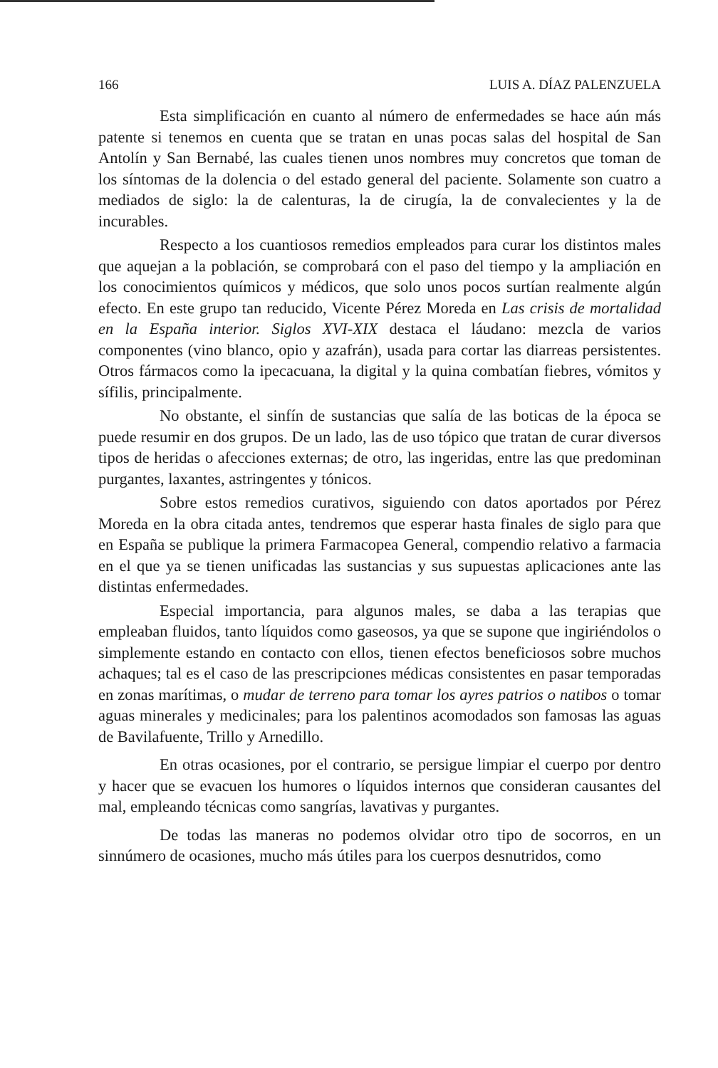166 LUIS A. DÍAZ PALENZUELA
Esta simplificación en cuanto al número de enfermedades se hace aún más patente si tenemos en cuenta que se tratan en unas pocas salas del hospital de San Antolín y San Bernabé, las cuales tienen unos nombres muy concretos que toman de los síntomas de la dolencia o del estado general del paciente. Solamente son cuatro a mediados de siglo: la de calenturas, la de cirugía, la de convalecientes y la de incurables.
Respecto a los cuantiosos remedios empleados para curar los distintos males que aquejan a la población, se comprobará con el paso del tiempo y la ampliación en los conocimientos químicos y médicos, que solo unos pocos surtían realmente algún efecto. En este grupo tan reducido, Vicente Pérez Moreda en Las crisis de mortalidad en la España interior. Siglos XVI-XIX destaca el láudano: mezcla de varios componentes (vino blanco, opio y azafrán), usada para cortar las diarreas persistentes. Otros fármacos como la ipecacuana, la digital y la quina combatían fiebres, vómitos y sífilis, principalmente.
No obstante, el sinfín de sustancias que salía de las boticas de la época se puede resumir en dos grupos. De un lado, las de uso tópico que tratan de curar diversos tipos de heridas o afecciones externas; de otro, las ingeridas, entre las que predominan purgantes, laxantes, astringentes y tónicos.
Sobre estos remedios curativos, siguiendo con datos aportados por Pérez Moreda en la obra citada antes, tendremos que esperar hasta finales de siglo para que en España se publique la primera Farmacopea General, compendio relativo a farmacia en el que ya se tienen unificadas las sustancias y sus supuestas aplicaciones ante las distintas enfermedades.
Especial importancia, para algunos males, se daba a las terapias que empleaban fluidos, tanto líquidos como gaseosos, ya que se supone que ingiriéndolos o simplemente estando en contacto con ellos, tienen efectos beneficiosos sobre muchos achaques; tal es el caso de las prescripciones médicas consistentes en pasar temporadas en zonas marítimas, o mudar de terreno para tomar los ayres patrios o natibos o tomar aguas minerales y medicinales; para los palentinos acomodados son famosas las aguas de Bavilafuente, Trillo y Arnedillo.
En otras ocasiones, por el contrario, se persigue limpiar el cuerpo por dentro y hacer que se evacuen los humores o líquidos internos que consideran causantes del mal, empleando técnicas como sangrías, lavativas y purgantes.
De todas las maneras no podemos olvidar otro tipo de socorros, en un sinnúmero de ocasiones, mucho más útiles para los cuerpos desnutridos, como